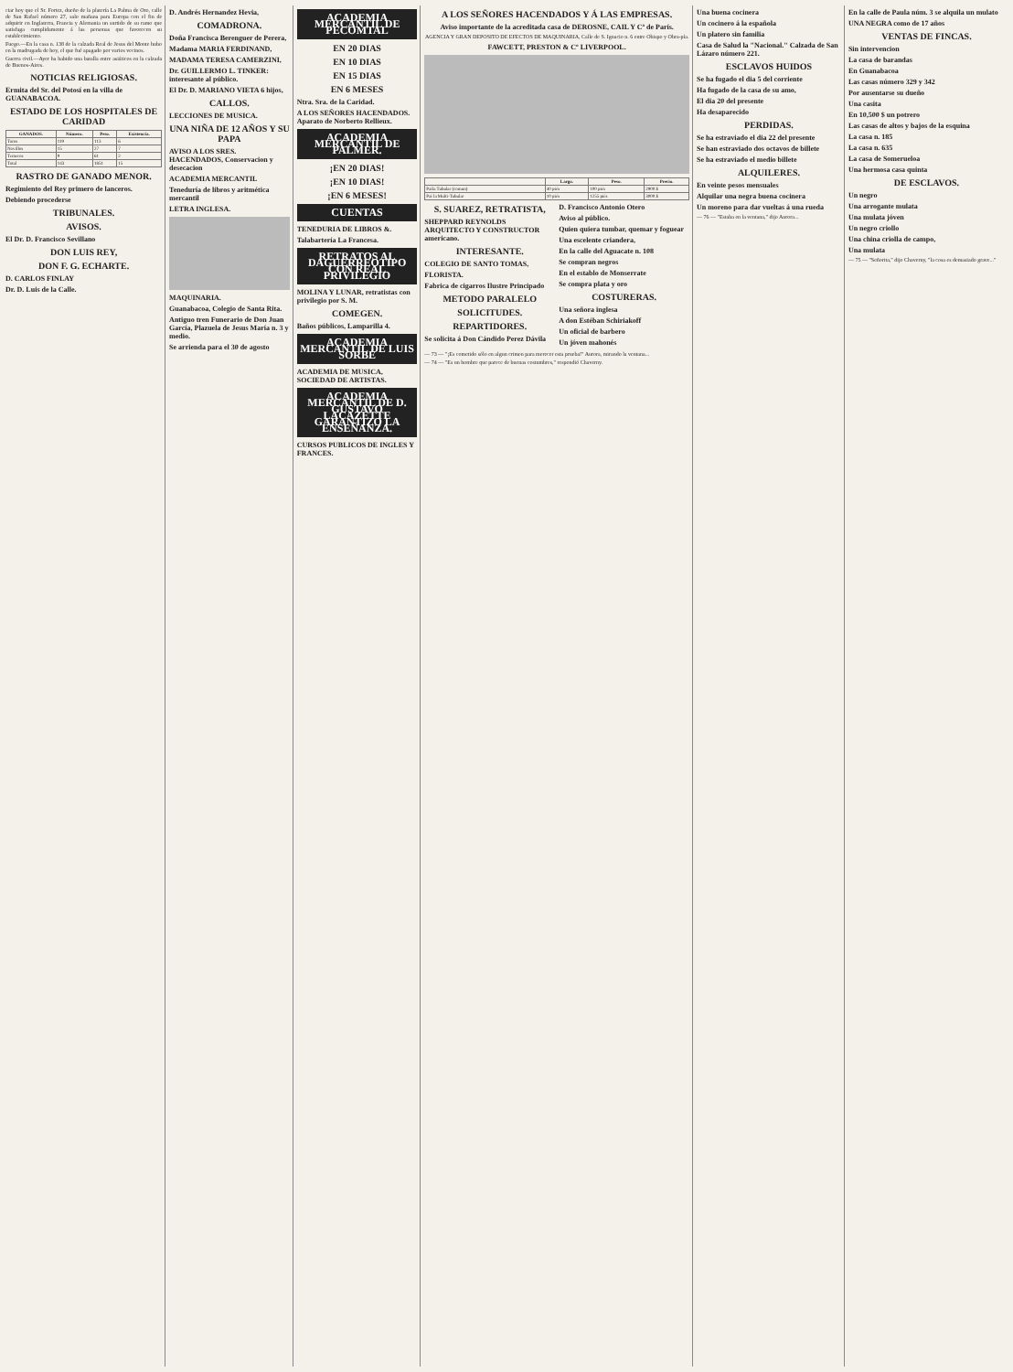ciar hoy que el Sr. Fortez, dueño de la platería La Palma de Oro, calle de San Rafael número 27, salo mañana para Europa con el fin de adquirir en Inglaterra, Francia y Alemania un surtido de su ramo que satisfaga cumplidamente á las personas que favorecen su establecimiento.
Fuego.—En la casa n. 138 de la calzada Real de Jesus del Monte hubo en la madrugada de hoy, el que fué apagado por varios vecinos.
Guerra civil.—Ayer ha habido una batalla entre asiáticos en la calzada de Buenos-Aires.
NOTICIAS RELIGIOSAS.
Ermita del Sr. del Potosí en la villa de GUANABACOA.
ESTADO DE LOS HOSPITALES DE CARIDAD
| GANADOS. | Número. | Peso. | Existencia. |
| --- | --- | --- | --- |
| Toros | 119 | 113 | 6 |
| Novillos | 15 | 27 | 7 |
| Terneros | 9 | 61 | 2 |
| Total | 143 | 1851 | 15 |
RASTRO DE GANADO MENOR.
Regimiento del Rey primero de lanceros.
Debiendo procederse
TRIBUNALES.
AVISOS.
El Dr. D. Francisco Sevillano
DON LUIS REY,
DON F. G. ECHARTE.
D. CARLOS FINLAY
Dr. D. Luis de la Calle.
D. Andrés Hernandez Hevia,
COMADRONA.
Doña Francisca Berenguer de Perera,
Madama MARIA FERDINAND,
MADAMA TERESA CAMERZINI,
Dr. GUILLERMO L. TINKER: interesante al público.
El Dr. D. MARIANO VIETA 6 hijos,
CALLOS.
LECCIONES DE MUSICA.
UNA NIÑA DE 12 AÑOS Y SU PAPA
AVISO A LOS SRES. HACENDADOS, Conservacion y desecacion
ACADEMIA MERCANTIL
Teneduría de libros y aritmética mercantil
LETRA INGLESA.
MAQUINARIA.
Guanabacoa, Colegio de Santa Rita.
Antiguo tren Funerario de Don Juan García, Plazuela de Jesus María n. 3 y medio.
Se arrienda para el 30 de agosto
ACADEMIA MERCANTIL DE PECOMTAL
EN 20 DIAS
EN 10 DIAS
EN 15 DIAS
EN 6 MESES
Ntra. Sra. de la Caridad.
A LOS SEÑORES HACENDADOS. Aparato de Norberto Rellieux.
ACADEMIA MERCANTIL DE PALMER.
¡EN 20 DIAS!
¡EN 10 DIAS!
¡EN 6 MESES!
CUENTAS
TENEDURIA DE LIBROS &.
Talabartería La Francesa.
RETRATOS AL DAGUERREOTIPO CON REAL PRIVILEGIO
MOLINA Y LUNAR, retratistas con privilegio por S. M.
COMEGEN.
Baños públicos, Lamparilla 4.
ACADEMIA MERCANTIL DE LUIS SORBÉ
ACADEMIA DE MUSICA, SOCIEDAD DE ARTISTAS.
ACADEMIA MERCANTIL DE D. GUSTAVO LACAZETTE GARANTIZO LA ENSEÑANZA.
CURSOS PUBLICOS DE INGLES Y FRANCES.
A LOS SEÑORES HACENDADOS Y Á LAS EMPRESAS.
Aviso importante de la acreditada casa de DEROSNE, CAIL Y Cª de París.
AGENCIA Y GRAN DEPOSITO DE EFECTOS DE MAQUINARIA, Calle de S. Ignacio n. 6 entre Obispo y Obra-pía.
FAWCETT, PRESTON & Cº LIVERPOOL.
| | Largo. | Peso. | Precio. |
| --- | --- | --- | --- |
| Paila Tubular (comun) | 40 piés | 100 piés | 2900 $ |
| Pai la Multi-Tubular | 10 piés | 1255 piés | 3000 $ |
S. SUAREZ, RETRATISTA,
SHEPPARD REYNOLDS ARQUITECTO Y CONSTRUCTOR americano.
INTERESANTE.
COLEGIO DE SANTO TOMAS,
FLORISTA.
Fabrica de cigarros Ilustre Principado
METODO PARALELO
SOLICITUDES.
REPARTIDORES.
Se solicita á Don Cándido Perez Dávila
D. Francisco Antonio Otero
Aviso al público.
Quien quiera tumbar, quemar y foguear
Una escelente criandera,
En la calle del Aguacate n. 108
Se compran negros
En el establo de Monserrate
Se compra plata y oro
COSTURERAS.
Una señora inglesa
A don Estéban Schiriakoff
Un oficial de barbero
Un jóven mahonés
— 73 — "¡Es cometido sólo en algun crimen para merecer esta prueba!" Aurora, mirando la ventana...
— 74 — "Es un hombre que parece de buenas costumbres," respondió Chaverny.
Una buena cocinera
Un cocinero á la española
Un platero sin familia
Casa de Salud la "Nacional." Calzada de San Lázaro número 221.
ESCLAVOS HUIDOS
Se ha fugado el dia 5 del corriente
Ha fugado de la casa de su amo,
El dia 20 del presente
Ha desaparecido
PERDIDAS.
Se ha estraviado el dia 22 del presente
Se han estraviado dos octavos de billete
Se ha estraviado el medio billete
ALQUILERES.
En veinte pesos mensuales
Alquilar una negra buena cocinera
Un moreno para dar vueltas á una rueda
— 76 — "Estaba en la ventana," dijo Aurora...
En la calle de Paula núm. 3 se alquila un mulato
UNA NEGRA como de 17 años
VENTAS DE FINCAS.
Sin intervencion
La casa de barandas
En Guanabacoa
Las casas número 329 y 342
Por ausentarse su dueño
Una casita
En 10,500 $ un potrero
Las casas de altos y bajos de la esquina
La casa n. 185
La casa n. 635
La casa de Somerueloa
Una hermosa casa quinta
DE ESCLAVOS.
Un negro
Una arrogante mulata
Una mulata jóven
Un negro criollo
Una china criolla de campo,
Una mulata
— 75 — "Señorita," dijo Chaverny, "la cosa es demasiado grave..."